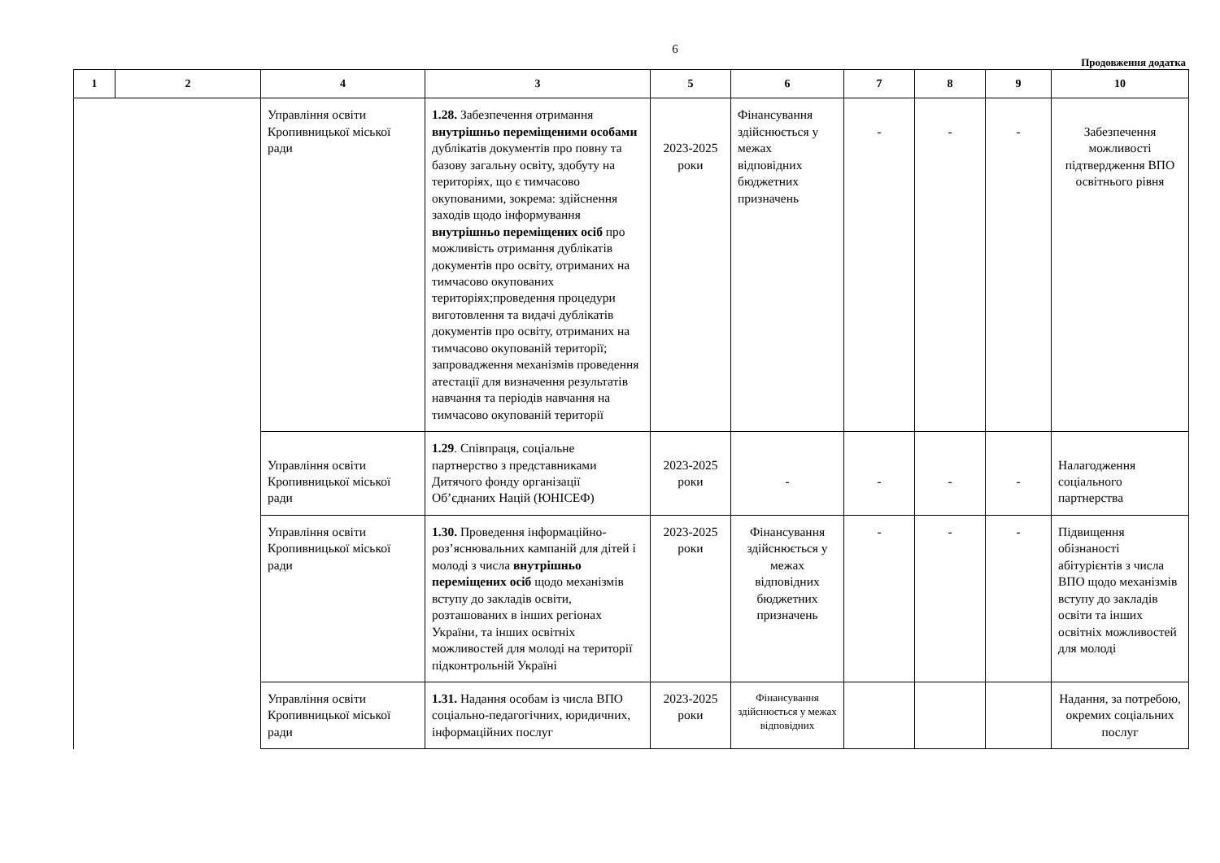6
Продовження додатка
| 1 | 2 | 4 | 3 | 5 | 6 | 7 | 8 | 9 | 10 |
| --- | --- | --- | --- | --- | --- | --- | --- | --- | --- |
| | | Управління освіти Кропивницької міської ради | 1.28. Забезпечення отримання внутрішньо переміщеними особами дублікатів документів про повну та базову загальну освіту, здобуту на територіях, що є тимчасово окупованими, зокрема: здійснення заходів щодо інформування внутрішньо переміщених осіб про можливість отримання дублікатів документів про освіту, отриманих на тимчасово окупованих територіях;проведення процедури виготовлення та видачі дублікатів документів про освіту, отриманих на тимчасово окупованій території; запровадження механізмів проведення атестації для визначення результатів навчання та періодів навчання на тимчасово окупованій території | 2023-2025 роки | Фінансування здійснюється у межах відповідних бюджетних призначень | - | - | - | Забезпечення можливості підтвердження ВПО освітнього рівня |
| | | Управління освіти Кропивницької міської ради | 1.29 . Співпраця, соціальне партнерство з представниками Дитячого фонду організації Об’єднаних Націй (ЮНІСЕФ) | 2023-2025 роки | - | - | - | - | Налагодження соціального партнерства |
| | | Управління освіти Кропивницької міської ради | 1.30. Проведення інформаційно-роз’яснювальних кампаній для дітей і молоді з числа внутрішньо переміщених осіб щодо механізмів вступу до закладів освіти, розташованих в інших регіонах України, та інших освітніх можливостей для молоді на території підконтрольній Україні | 2023-2025 роки | Фінансування здійснюється у межах відповідних бюджетних призначень | - | - | - | Підвищення обізнаності абітурієнтів з числа ВПО щодо механізмів вступу до закладів освіти та інших освітніх можливостей для молоді |
| | | Управління освіти Кропивницької міської ради | 1.31. Надання особам із числа ВПО соціально-педагогічних, юридичних, інформаційних послуг | 2023-2025 роки | Фінансування здійснюється у межах відповідних | | | | Надання, за потребою, окремих соціальних послуг |